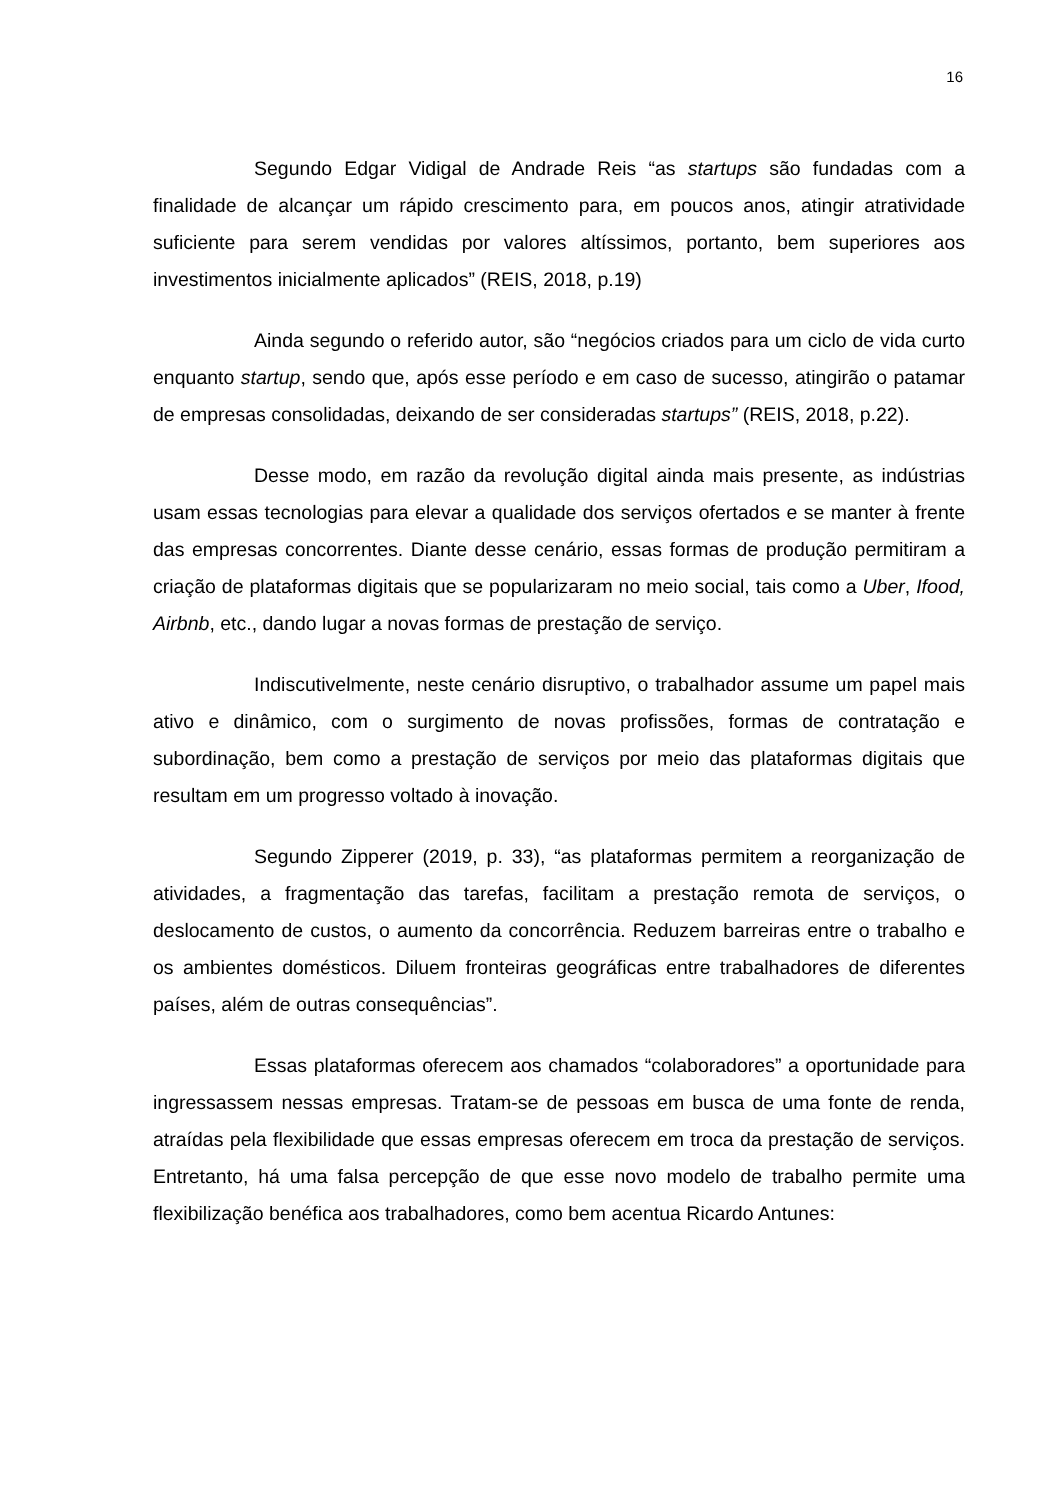16
Segundo Edgar Vidigal de Andrade Reis “as startups são fundadas com a finalidade de alcançar um rápido crescimento para, em poucos anos, atingir atratividade suficiente para serem vendidas por valores altíssimos, portanto, bem superiores aos investimentos inicialmente aplicados” (REIS, 2018, p.19)
Ainda segundo o referido autor, são “negócios criados para um ciclo de vida curto enquanto startup, sendo que, após esse período e em caso de sucesso, atingirão o patamar de empresas consolidadas, deixando de ser consideradas startups” (REIS, 2018, p.22).
Desse modo, em razão da revolução digital ainda mais presente, as indústrias usam essas tecnologias para elevar a qualidade dos serviços ofertados e se manter à frente das empresas concorrentes. Diante desse cenário, essas formas de produção permitiram a criação de plataformas digitais que se popularizaram no meio social, tais como a Uber, Ifood, Airbnb, etc., dando lugar a novas formas de prestação de serviço.
Indiscutivelmente, neste cenário disruptivo, o trabalhador assume um papel mais ativo e dinâmico, com o surgimento de novas profissões, formas de contratação e subordinação, bem como a prestação de serviços por meio das plataformas digitais que resultam em um progresso voltado à inovação.
Segundo Zipperer (2019, p. 33), “as plataformas permitem a reorganização de atividades, a fragmentação das tarefas, facilitam a prestação remota de serviços, o deslocamento de custos, o aumento da concorrência. Reduzem barreiras entre o trabalho e os ambientes domésticos. Diluem fronteiras geográficas entre trabalhadores de diferentes países, além de outras consequências”.
Essas plataformas oferecem aos chamados “colaboradores” a oportunidade para ingressassem nessas empresas. Tratam-se de pessoas em busca de uma fonte de renda, atraídas pela flexibilidade que essas empresas oferecem em troca da prestação de serviços. Entretanto, há uma falsa percepção de que esse novo modelo de trabalho permite uma flexibilização benéfica aos trabalhadores, como bem acentua Ricardo Antunes: